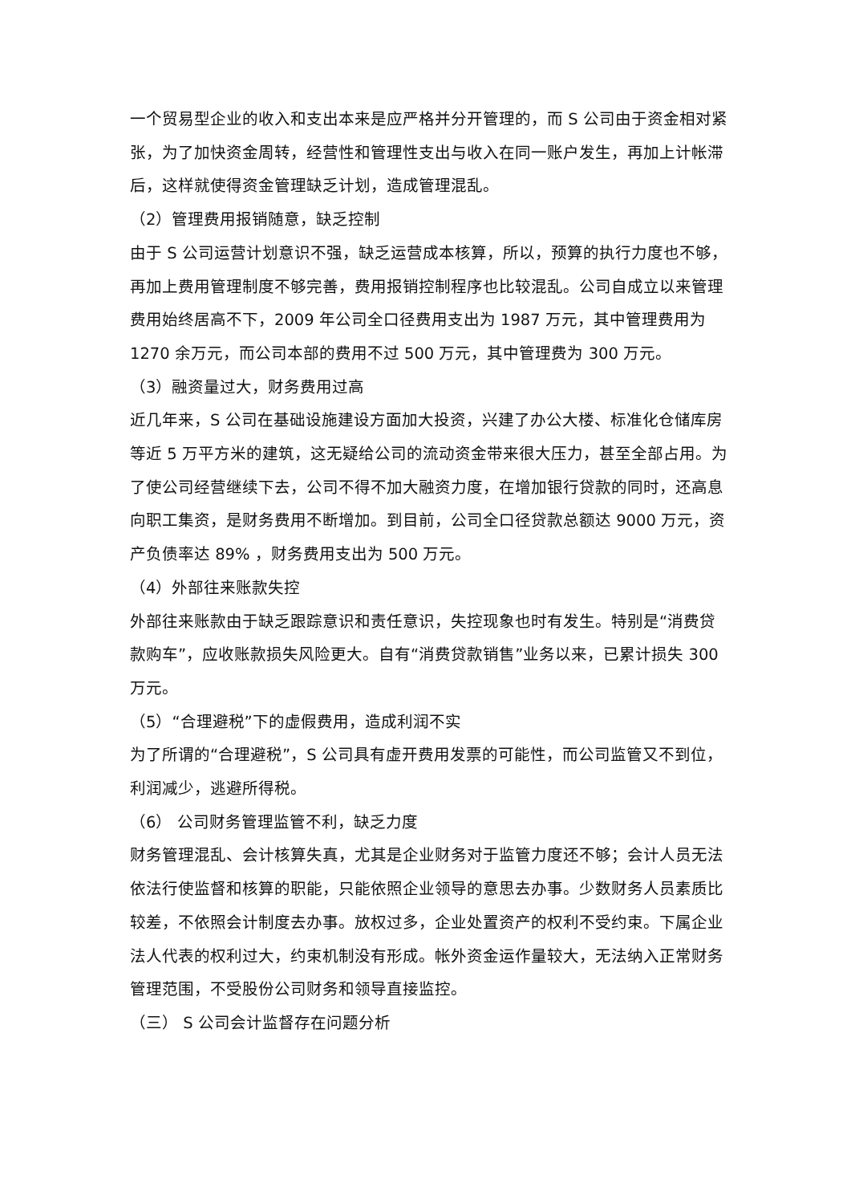一个贸易型企业的收入和支出本来是应严格并分开管理的，而 S 公司由于资金相对紧张，为了加快资金周转，经营性和管理性支出与收入在同一账户发生，再加上计帐滞后，这样就使得资金管理缺乏计划，造成管理混乱。
（2）管理费用报销随意，缺乏控制
由于 S 公司运营计划意识不强，缺乏运营成本核算，所以，预算的执行力度也不够，再加上费用管理制度不够完善，费用报销控制程序也比较混乱。公司自成立以来管理费用始终居高不下，2009 年公司全口径费用支出为 1987 万元，其中管理费用为 1270 余万元，而公司本部的费用不过 500 万元，其中管理费为 300 万元。
（3）融资量过大，财务费用过高
近几年来，S 公司在基础设施建设方面加大投资，兴建了办公大楼、标准化仓储库房等近 5 万平方米的建筑，这无疑给公司的流动资金带来很大压力，甚至全部占用。为了使公司经营继续下去，公司不得不加大融资力度，在增加银行贷款的同时，还高息向职工集资，是财务费用不断增加。到目前，公司全口径贷款总额达 9000 万元，资产负债率达 89% ，财务费用支出为 500 万元。
（4）外部往来账款失控
外部往来账款由于缺乏跟踪意识和责任意识，失控现象也时有发生。特别是“消费贷款购车”，应收账款损失风险更大。自有“消费贷款销售”业务以来，已累计损失 300 万元。
（5）“合理避税”下的虚假费用，造成利润不实
为了所谓的“合理避税”，S 公司具有虚开费用发票的可能性，而公司监管又不到位，利润减少，逃避所得税。
（6） 公司财务管理监管不利，缺乏力度
财务管理混乱、会计核算失真，尤其是企业财务对于监管力度还不够；会计人员无法依法行使监督和核算的职能，只能依照企业领导的意思去办事。少数财务人员素质比较差，不依照会计制度去办事。放权过多，企业处置资产的权利不受约束。下属企业法人代表的权利过大，约束机制没有形成。帐外资金运作量较大，无法纳入正常财务管理范围，不受股份公司财务和领导直接监控。
（三） S 公司会计监督存在问题分析